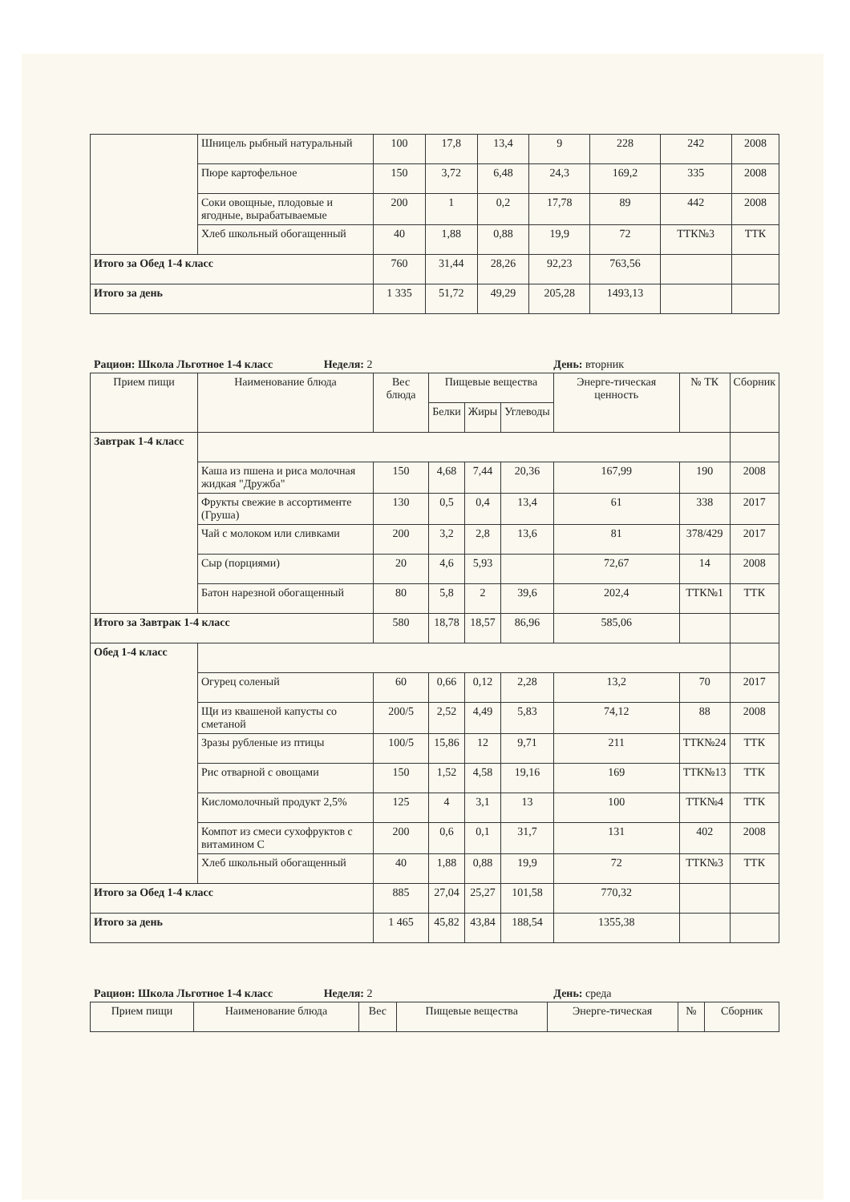| | Шницель рыбный натуральный | 100 | 17,8 | 13,4 | 9 | 228 | 242 | 2008 |
| | Пюре картофельное | 150 | 3,72 | 6,48 | 24,3 | 169,2 | 335 | 2008 |
| | Соки овощные, плодовые и ягодные, вырабатываемые | 200 | 1 | 0,2 | 17,78 | 89 | 442 | 2008 |
| | Хлеб школьный обогащенный | 40 | 1,88 | 0,88 | 19,9 | 72 | ТТК№3 | ТТК |
| Итого за Обед 1-4 класс | | 760 | 31,44 | 28,26 | 92,23 | 763,56 | | |
| Итого за день | | 1 335 | 51,72 | 49,29 | 205,28 | 1493,13 | | |
Рацион: Школа Льготное 1-4 класс Неделя: 2 День: вторник
| Прием пищи | Наименование блюда | Вес блюда | Пищевые вещества | | | Энерге-тическая ценность | № ТК | Сборник |
| --- | --- | --- | --- | --- | --- | --- | --- | --- |
| | | | Белки | Жиры | Углеводы | | | |
| Завтрак 1-4 класс | | | | | | | | |
| | Каша из пшена и риса молочная жидкая "Дружба" | 150 | 4,68 | 7,44 | 20,36 | 167,99 | 190 | 2008 |
| | Фрукты свежие в ассортименте (Груша) | 130 | 0,5 | 0,4 | 13,4 | 61 | 338 | 2017 |
| | Чай с молоком или сливками | 200 | 3,2 | 2,8 | 13,6 | 81 | 378/429 | 2017 |
| | Сыр (порциями) | 20 | 4,6 | 5,93 | | 72,67 | 14 | 2008 |
| | Батон нарезной обогащенный | 80 | 5,8 | 2 | 39,6 | 202,4 | ТТК№1 | ТТК |
| Итого за Завтрак 1-4 класс | | 580 | 18,78 | 18,57 | 86,96 | 585,06 | | |
| Обед 1-4 класс | | | | | | | | |
| | Огурец соленый | 60 | 0,66 | 0,12 | 2,28 | 13,2 | 70 | 2017 |
| | Щи из квашеной капусты со сметаной | 200/5 | 2,52 | 4,49 | 5,83 | 74,12 | 88 | 2008 |
| | Зразы рубленые из птицы | 100/5 | 15,86 | 12 | 9,71 | 211 | ТТК№24 | ТТК |
| | Рис отварной с овощами | 150 | 1,52 | 4,58 | 19,16 | 169 | ТТК№13 | ТТК |
| | Кисломолочный продукт 2,5% | 125 | 4 | 3,1 | 13 | 100 | ТТК№4 | ТТК |
| | Компот из смеси сухофруктов с витамином С | 200 | 0,6 | 0,1 | 31,7 | 131 | 402 | 2008 |
| | Хлеб школьный обогащенный | 40 | 1,88 | 0,88 | 19,9 | 72 | ТТК№3 | ТТК |
| Итого за Обед 1-4 класс | | 885 | 27,04 | 25,27 | 101,58 | 770,32 | | |
| Итого за день | | 1 465 | 45,82 | 43,84 | 188,54 | 1355,38 | | |
Рацион: Школа Льготное 1-4 класс Неделя: 2 День: среда
| Прием пищи | Наименование блюда | Вес | Пищевые вещества | Энерге-тическая | № | Сборник |
| --- | --- | --- | --- | --- | --- | --- |